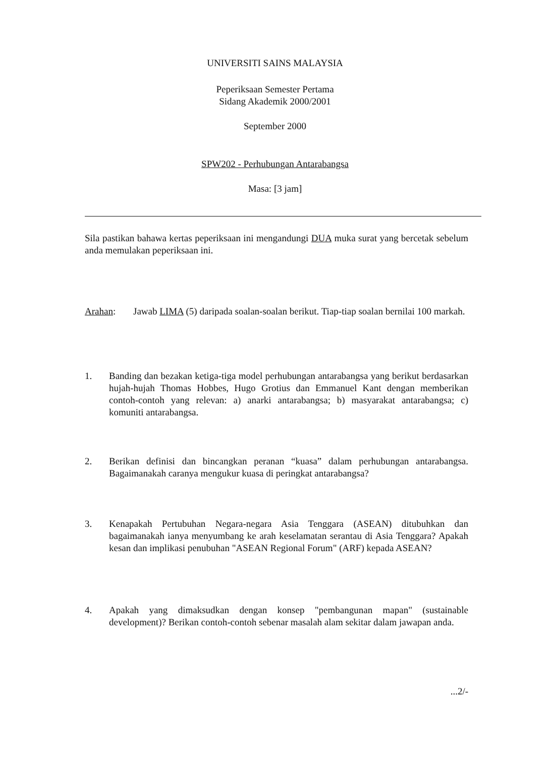UNIVERSITI SAINS MALAYSIA
Peperiksaan Semester Pertama
Sidang Akademik 2000/2001
September 2000
SPW202 - Perhubungan Antarabangsa
Masa: [3 jam]
Sila pastikan bahawa kertas peperiksaan ini mengandungi DUA muka surat yang bercetak sebelum anda memulakan peperiksaan ini.
Arahan: Jawab LIMA (5) daripada soalan-soalan berikut. Tiap-tiap soalan bernilai 100 markah.
1. Banding dan bezakan ketiga-tiga model perhubungan antarabangsa yang berikut berdasarkan hujah-hujah Thomas Hobbes, Hugo Grotius dan Emmanuel Kant dengan memberikan contoh-contoh yang relevan: a) anarki antarabangsa; b) masyarakat antarabangsa; c) komuniti antarabangsa.
2. Berikan definisi dan bincangkan peranan “kuasa” dalam perhubungan antarabangsa. Bagaimanakah caranya mengukur kuasa di peringkat antarabangsa?
3. Kenapakah Pertubuhan Negara-negara Asia Tenggara (ASEAN) ditubuhkan dan bagaimanakah ianya menyumbang ke arah keselamatan serantau di Asia Tenggara? Apakah kesan dan implikasi penubuhan "ASEAN Regional Forum" (ARF) kepada ASEAN?
4. Apakah yang dimaksudkan dengan konsep "pembangunan mapan" (sustainable development)? Berikan contoh-contoh sebenar masalah alam sekitar dalam jawapan anda.
...2/-